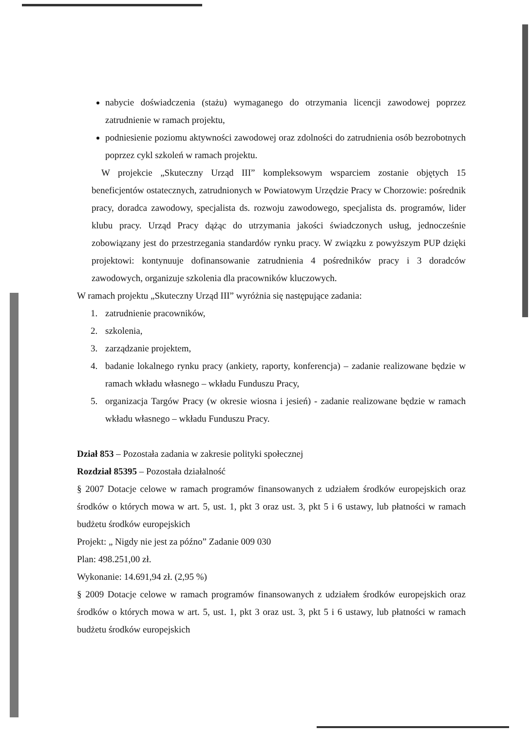nabycie doświadczenia (stażu) wymaganego do otrzymania licencji zawodowej poprzez zatrudnienie w ramach projektu,
podniesienie poziomu aktywności zawodowej oraz zdolności do zatrudnienia osób bezrobotnych poprzez cykl szkoleń w ramach projektu.
W projekcie „Skuteczny Urząd III” kompleksowym wsparciem zostanie objętych 15 beneficjentów ostatecznych, zatrudnionych w Powiatowym Urzędzie Pracy w Chorzowie: pośrednik pracy, doradca zawodowy, specjalista ds. rozwoju zawodowego, specjalista ds. programów, lider klubu pracy. Urząd Pracy dążąc do utrzymania jakości świadczonych usług, jednocześnie zobowiązany jest do przestrzegania standardów rynku pracy. W związku z powyższym PUP dzięki projektowi: kontynuuje dofinansowanie zatrudnienia 4 pośredników pracy i 3 doradców zawodowych, organizuje szkolenia dla pracowników kluczowych.
W ramach projektu „Skuteczny Urząd III” wyróżnia się następujące zadania:
1. zatrudnienie pracowników,
2. szkolenia,
3. zarządzanie projektem,
4. badanie lokalnego rynku pracy (ankiety, raporty, konferencja) – zadanie realizowane będzie w ramach wkładu własnego – wkładu Funduszu Pracy,
5. organizacja Targów Pracy (w okresie wiosna i jesień) - zadanie realizowane będzie w ramach wkładu własnego – wkładu Funduszu Pracy.
Dział 853 – Pozostała zadania w zakresie polityki społecznej
Rozdział 85395 – Pozostała działalność
§ 2007 Dotacje celowe w ramach programów finansowanych z udziałem środków europejskich oraz środków o których mowa w art. 5, ust. 1, pkt 3 oraz ust. 3, pkt 5 i 6 ustawy, lub płatności w ramach budżetu środków europejskich
Projekt: „ Nigdy nie jest za późno” Zadanie 009 030
Plan: 498.251,00 zł.
Wykonanie: 14.691,94 zł. (2,95 %)
§ 2009 Dotacje celowe w ramach programów finansowanych z udziałem środków europejskich oraz środków o których mowa w art. 5, ust. 1, pkt 3 oraz ust. 3, pkt 5 i 6 ustawy, lub płatności w ramach budżetu środków europejskich